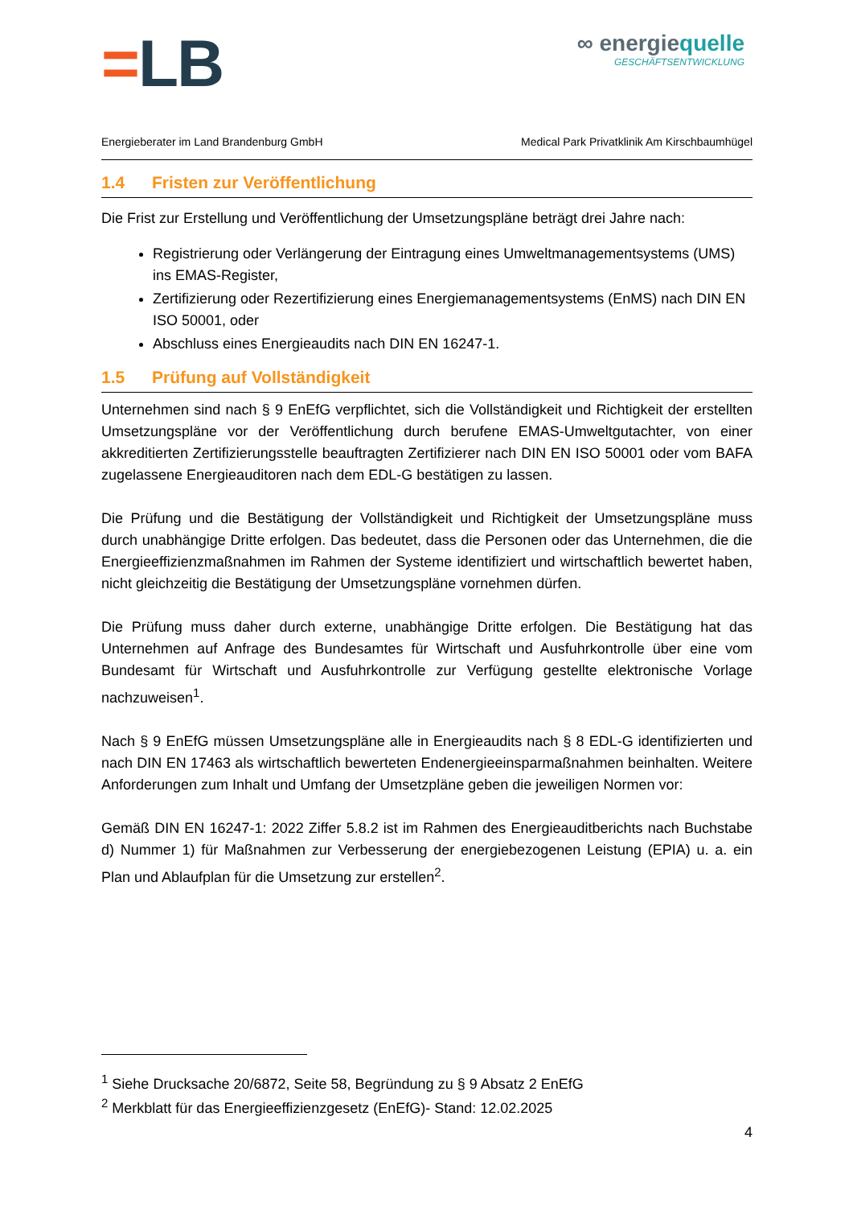=LB
∞ energiequelle
GESCHÄFTSENTWICKLUNG
Energieberater im Land Brandenburg GmbH Medical Park Privatklinik Am Kirschbaumhügel
1.4 Fristen zur Veröffentlichung
Die Frist zur Erstellung und Veröffentlichung der Umsetzungspläne beträgt drei Jahre nach:
Registrierung oder Verlängerung der Eintragung eines Umweltmanagementsystems (UMS) ins EMAS-Register,
Zertifizierung oder Rezertifizierung eines Energiemanagementsystems (EnMS) nach DIN EN ISO 50001, oder
Abschluss eines Energieaudits nach DIN EN 16247-1.
1.5 Prüfung auf Vollständigkeit
Unternehmen sind nach § 9 EnEfG verpflichtet, sich die Vollständigkeit und Richtigkeit der erstellten Umsetzungspläne vor der Veröffentlichung durch berufene EMAS-Umweltgutachter, von einer akkreditierten Zertifizierungsstelle beauftragten Zertifizierer nach DIN EN ISO 50001 oder vom BAFA zugelassene Energieauditoren nach dem EDL-G bestätigen zu lassen.
Die Prüfung und die Bestätigung der Vollständigkeit und Richtigkeit der Umsetzungspläne muss durch unabhängige Dritte erfolgen. Das bedeutet, dass die Personen oder das Unternehmen, die die Energieeffizienzmaßnahmen im Rahmen der Systeme identifiziert und wirtschaftlich bewertet haben, nicht gleichzeitig die Bestätigung der Umsetzungspläne vornehmen dürfen.
Die Prüfung muss daher durch externe, unabhängige Dritte erfolgen. Die Bestätigung hat das Unternehmen auf Anfrage des Bundesamtes für Wirtschaft und Ausfuhrkontrolle über eine vom Bundesamt für Wirtschaft und Ausfuhrkontrolle zur Verfügung gestellte elektronische Vorlage nachzuweisen<sup>1</sup>.
Nach § 9 EnEfG müssen Umsetzungspläne alle in Energieaudits nach § 8 EDL-G identifizierten und nach DIN EN 17463 als wirtschaftlich bewerteten Endenergieeinsparmaßnahmen beinhalten. Weitere Anforderungen zum Inhalt und Umfang der Umsetzpläne geben die jeweiligen Normen vor:
Gemäß DIN EN 16247-1: 2022 Ziffer 5.8.2 ist im Rahmen des Energieauditberichts nach Buchstabe d) Nummer 1) für Maßnahmen zur Verbesserung der energiebezogenen Leistung (EPIA) u. a. ein Plan und Ablaufplan für die Umsetzung zur erstellen<sup>2</sup>.
<sup>1</sup> Siehe Drucksache 20/6872, Seite 58, Begründung zu § 9 Absatz 2 EnEfG
<sup>2</sup> Merkblatt für das Energieeffizienzgesetz (EnEfG)- Stand: 12.02.2025
4